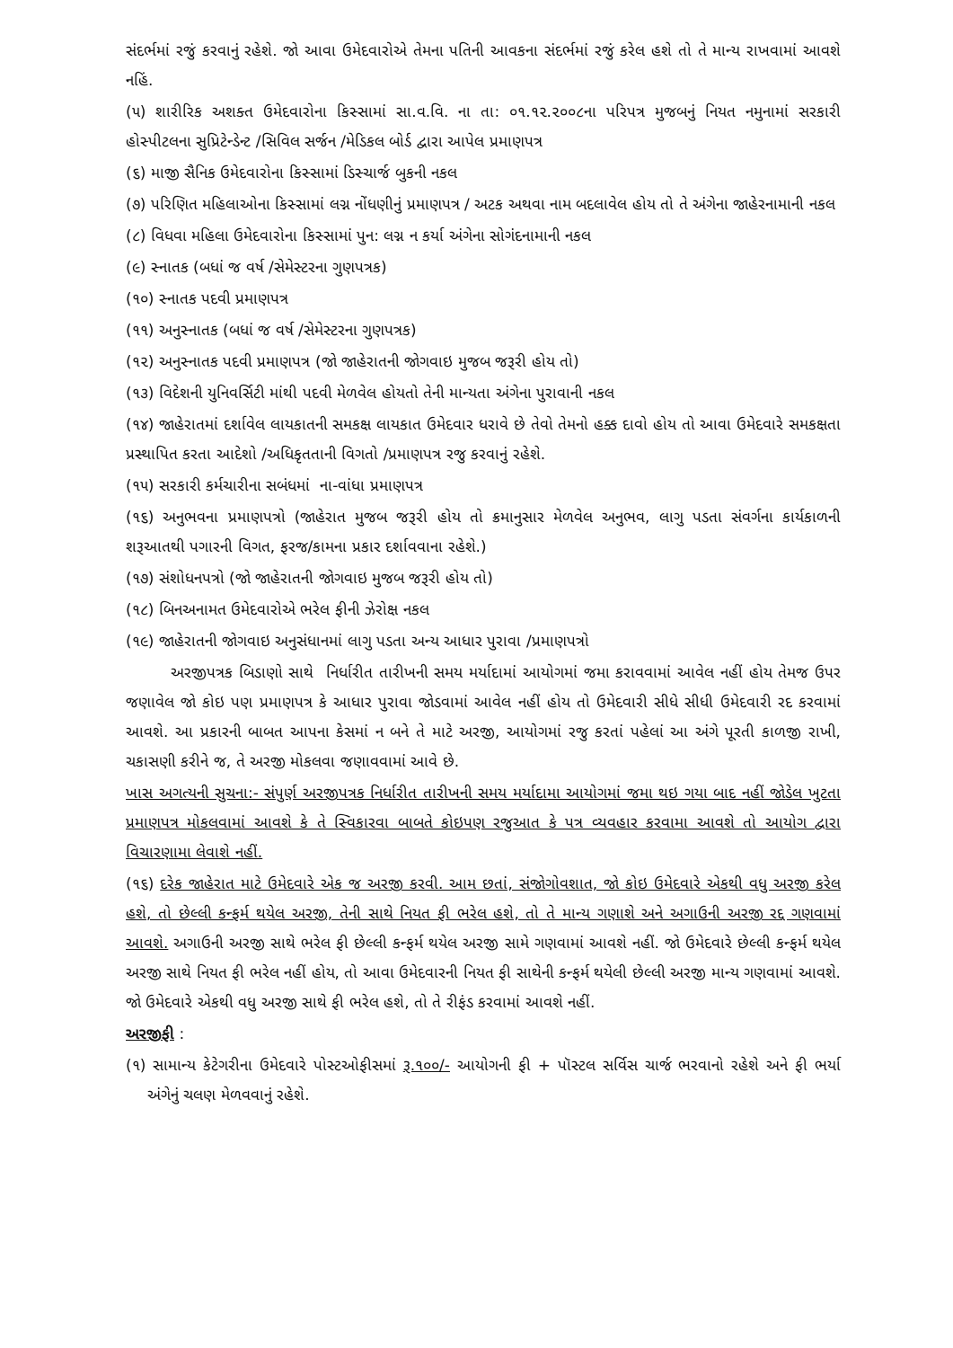સંદર્ભમાં રજું કરવાનું રહેશે. જો આવા ઉમેદવારોએ તેમના પતિની આવકના સંદર્ભમાં રજું કરેલ હશે તો તે માન્ય રાખવામાં આવશે નહિં.
(૫) શારીરિક અશક્ત ઉમેદવારોના કિસ્સામાં સા.વ.વિ. ના તા: ૦૧.૧૨.૨૦૦૮ના પરિપત્ર મુજબનું નિયત નમુનામાં સરકારી હોસ્પીટલના સુપ્રિટેન્ડેન્ટ /સિવિલ સર્જન /મેડિકલ બોર્ડ દ્વારા આપેલ પ્રમાણપત્ર
(૬) માજી સૈનિક ઉમેદવારોના કિસ્સામાં ડિસ્ચાર્જ બુકની નકલ
(૭) પરિણિત મહિલાઓના કિસ્સામાં લગ્ન નોંધણીનું પ્રમાણપત્ર / અટક અથવા નામ બદલાવેલ હોય તો તે અંગેના જાહેરનામાની નકલ
(૮) વિધવા મહિલા ઉમેદવારોના કિસ્સામાં પુન: લગ્ન ન કર્યા અંગેના સોગંદનામાની નકલ
(૯) સ્નાતક (બધાં જ વર્ષ /સેમેસ્ટરના ગુણપત્રક)
(૧૦) સ્નાતક પદવી પ્રમાણપત્ર
(૧૧) અનુસ્નાતક (બધાં જ વર્ષ /સેમેસ્ટરના ગુણપત્રક)
(૧૨) અનુસ્નાતક પદવી પ્રમાણપત્ર (જો જાહેરાતની જોગવાઇ મુજબ જરૂરી હોય તો)
(૧૩) વિદેશની યુનિવર્સિટી માંથી પદવી મેળવેલ હોયતો તેની માન્યતા અંગેના પુરાવાની નકલ
(૧૪) જાહેરાતમાં દર્શાવેલ લાયકાતની સમકક્ષ લાયકાત ઉમેદવાર ધરાવે છે તેવો તેમનો હક્ક દાવો હોય તો આવા ઉમેદવારે સમકક્ષતા પ્રસ્થાપિત કરતા આદેશો /અધિકૃતતાની વિગતો /પ્રમાણપત્ર રજુ કરવાનું રહેશે.
(૧૫) સરકારી કર્મચારીના સબંધમાં ના-વાંધા પ્રમાણપત્ર
(૧૬) અનુભવના પ્રમાણપત્રો (જાહેરાત મુજબ જરૂરી હોય તો ક્રમાનુસાર મેળવેલ અનુભવ, લાગુ પડતા સંવર્ગના કાર્યકાળની શરૂઆતથી પગારની વિગત, ફરજ/કામના પ્રકાર દર્શાવવાના રહેશે.)
(૧૭) સંશોધનપત્રો (જો જાહેરાતની જોગવાઇ મુજબ જરૂરી હોય તો)
(૧૮) બિનઅનામત ઉમેદવારોએ ભરેલ ફીની ઝેરોક્ષ નકલ
(૧૯) જાહેરાતની જોગવાઇ અનુસંધાનમાં લાગુ પડતા અન્ય આધાર પુરાવા /પ્રમાણપત્રો
અરજીપત્રક બિડાણો સાથે નિર્ધારીત તારીખની સમય મર્યાદામાં આયોગમાં જમા કરાવવામાં આવેલ નહીં હોય તેમજ ઉપર જણાવેલ જો કોઇ પણ પ્રમાણપત્ર કે આધાર પુરાવા જોડવામાં આવેલ નહીં હોય તો ઉમેદવારી સીધે સીધી ઉમેદવારી રદ કરવામાં આવશે. આ પ્રકારની બાબત આપના કેસમાં ન બને તે માટે અરજી, આયોગમાં રજુ કરતાં પહેલાં આ અંગે પૂરતી કાળજી રાખી, ચકાસણી કરીને જ, તે અરજી મોકલવા જણાવવામાં આવે છે.
ખાસ અગત્યની સુચના:- સંપુર્ણ અરજીપત્રક નિર્ધારીત તારીખની સમય મર્યાદામા આયોગમાં જમા થઇ ગયા બાદ નહીં જોડેલ ખુટતા પ્રમાણપત્ર મોકલવામાં આવશે કે તે સ્વિકારવા બાબતે કોઇપણ રજુઆત કે પત્ર વ્યવહાર કરવામા આવશે તો આયોગ દ્વારા વિચારણામા લેવાશે નહીં.
(૧૬) દરેક જાહેરાત માટે ઉમેદવારે એક જ અરજી કરવી. આમ છતાં, સંજોગોવશાત, જો કોઇ ઉમેદવારે એકથી વધુ અરજી કરેલ હશે, તો છેલ્લી કન્ફર્મ થયેલ અરજી, તેની સાથે નિયત ફી ભરેલ હશે, તો તે માન્ય ગણાશે અને અગાઉની અરજી રદ્દ ગણવામાં આવશે. અગાઉની અરજી સાથે ભરેલ ફી છેલ્લી કન્ફર્મ થયેલ અરજી સામે ગણવામાં આવશે નહીં. જો ઉમેદવારે છેલ્લી કન્ફર્મ થયેલ અરજી સાથે નિયત ફી ભરેલ નહીં હોય, તો આવા ઉમેદવારની નિયત ફી સાથેની કન્ફર્મ થયેલી છેલ્લી અરજી માન્ય ગણવામાં આવશે. જો ઉમેદવારે એકથી વધુ અરજી સાથે ફી ભરેલ હશે, તો તે રીફંડ કરવામાં આવશે નહીં.
અરજીફી :
(૧) સામાન્ય કેટેગરીના ઉમેદવારે પોસ્ટઓફીસમાં રૂ.૧૦૦/- આયોગની ફી + પૉસ્ટલ સર્વિસ ચાર્જ ભરવાનો રહેશે અને ફી ભર્યા અંગેનું ચલણ મેળવવાનું રહેશે.